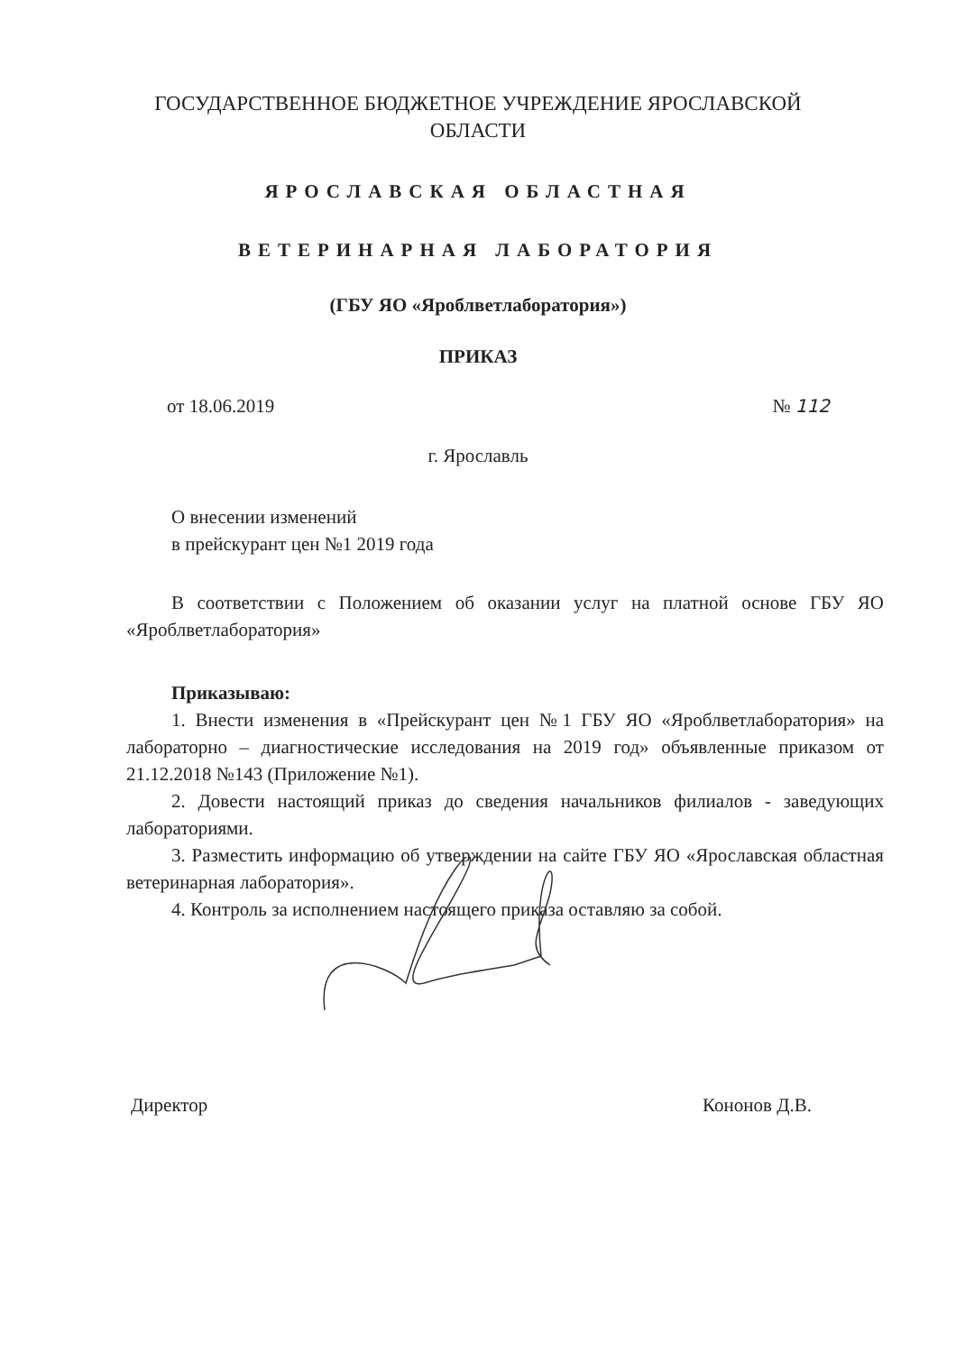ГОСУДАРСТВЕННОЕ БЮДЖЕТНОЕ УЧРЕЖДЕНИЕ ЯРОСЛАВСКОЙ
ОБЛАСТИ
ЯРОСЛАВСКАЯ ОБЛАСТНАЯ
ВЕТЕРИНАРНАЯ ЛАБОРАТОРИЯ
(ГБУ ЯО «Яроблветлаборатория»)
ПРИКАЗ
от 18.06.2019 № 112
г. Ярославль
О внесении изменений
в прейскурант цен №1 2019 года
В соответствии с Положением об оказании услуг на платной основе ГБУ ЯО «Яроблветлаборатория»
Приказываю:
1. Внести изменения в «Прейскурант цен №1 ГБУ ЯО «Яроблветлаборатория» на лабораторно – диагностические исследования на 2019 год» объявленные приказом от 21.12.2018 №143 (Приложение №1).
2. Довести настоящий приказ до сведения начальников филиалов - заведующих лабораториями.
3. Разместить информацию об утверждении на сайте ГБУ ЯО «Ярославская областная ветеринарная лаборатория».
4. Контроль за исполнением настоящего приказа оставляю за собой.
Директор Кононов Д.В.